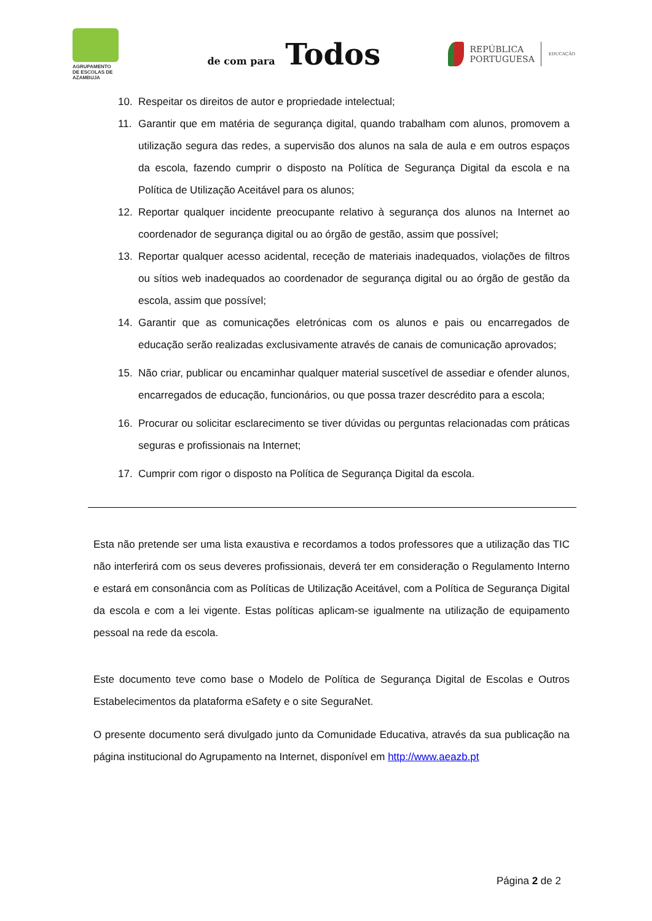AGRUPAMENTO
DE ESCOLAS DE AZAMBUJA
de com para Todos
REPÚBLICA
PORTUGUESA
EDUCAÇÃO
10. Respeitar os direitos de autor e propriedade intelectual;
11. Garantir que em matéria de segurança digital, quando trabalham com alunos, promovem a utilização segura das redes, a supervisão dos alunos na sala de aula e em outros espaços da escola, fazendo cumprir o disposto na Política de Segurança Digital da escola e na Política de Utilização Aceitável para os alunos;
12. Reportar qualquer incidente preocupante relativo à segurança dos alunos na Internet ao coordenador de segurança digital ou ao órgão de gestão, assim que possível;
13. Reportar qualquer acesso acidental, receção de materiais inadequados, violações de filtros ou sítios web inadequados ao coordenador de segurança digital ou ao órgão de gestão da escola, assim que possível;
14. Garantir que as comunicações eletrónicas com os alunos e pais ou encarregados de educação serão realizadas exclusivamente através de canais de comunicação aprovados;
15. Não criar, publicar ou encaminhar qualquer material suscetível de assediar e ofender alunos, encarregados de educação, funcionários, ou que possa trazer descrédito para a escola;
16. Procurar ou solicitar esclarecimento se tiver dúvidas ou perguntas relacionadas com práticas seguras e profissionais na Internet;
17. Cumprir com rigor o disposto na Política de Segurança Digital da escola.
Esta não pretende ser uma lista exaustiva e recordamos a todos professores que a utilização das TIC não interferirá com os seus deveres profissionais, deverá ter em consideração o Regulamento Interno e estará em consonância com as Políticas de Utilização Aceitável, com a Política de Segurança Digital da escola e com a lei vigente. Estas políticas aplicam-se igualmente na utilização de equipamento pessoal na rede da escola.
Este documento teve como base o Modelo de Política de Segurança Digital de Escolas e Outros Estabelecimentos da plataforma eSafety e o site SeguraNet.
O presente documento será divulgado junto da Comunidade Educativa, através da sua publicação na página institucional do Agrupamento na Internet, disponível em http://www.aeazb.pt
Página 2 de 2